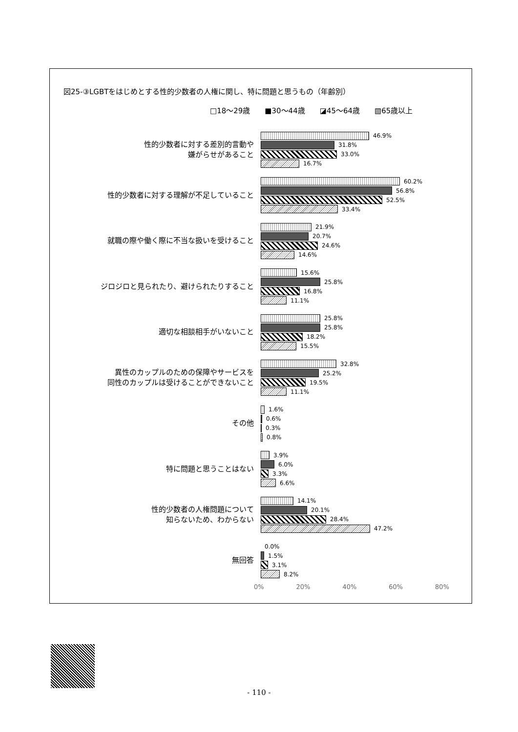図25-③LGBTをはじめとする性的少数者の人権に関し、特に問題と思うもの（年齢別）
□18～29歳 ■30～44歳 ◪45～64歳 ▧65歳以上
性的少数者に対する差別的言動や
嫌がらせがあること
46.9%
31.8%
33.0%
16.7%
性的少数者に対する理解が不足していること
60.2%
56.8%
52.5%
33.4%
就職の際や働く際に不当な扱いを受けること
21.9%
20.7%
24.6%
14.6%
ジロジロと見られたり、避けられたりすること
15.6%
25.8%
16.8%
11.1%
適切な相談相手がいないこと
25.8%
25.8%
18.2%
15.5%
異性のカップルのための保障やサービスを
同性のカップルは受けることができないこと
32.8%
25.2%
19.5%
11.1%
その他
1.6%
0.6%
0.3%
0.8%
特に問題と思うことはない
3.9%
6.0%
3.3%
6.6%
性的少数者の人権問題について
知らないため、わからない
14.1%
20.1%
28.4%
47.2%
無回答
0.0%
1.5%
3.1%
8.2%
0% 20% 40% 60% 80%
- 110 -